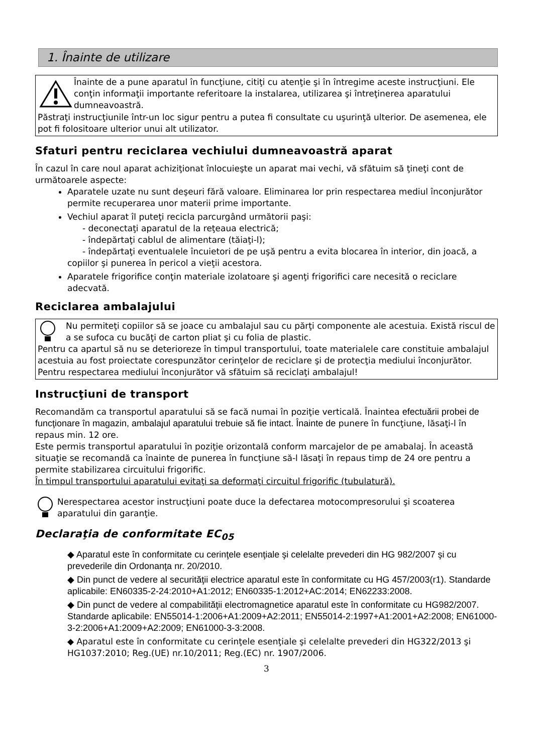1. Înainte de utilizare
Înainte de a pune aparatul în funcţiune, citiţi cu atenţie şi în întregime aceste instrucţiuni. Ele conţin informaţii importante referitoare la instalarea, utilizarea şi întreţinerea aparatului dumneavoastră.
Păstraţi instrucţiunile într-un loc sigur pentru a putea fi consultate cu uşurinţă ulterior. De asemenea, ele pot fi folositoare ulterior unui alt utilizator.
Sfaturi pentru reciclarea vechiului dumneavoastră aparat
În cazul în care noul aparat achiziţionat înlocuieşte un aparat mai vechi, vă sfătuim să ţineţi cont de următoarele aspecte:
Aparatele uzate nu sunt deşeuri fără valoare. Eliminarea lor prin respectarea mediul înconjurător permite recuperarea unor materii prime importante.
Vechiul aparat îl puteţi recicla parcurgând următorii paşi:
- deconectaţi aparatul de la reţeaua electrică;
- îndepărtaţi cablul de alimentare (tăiaţi-l);
- îndepărtaţi eventualele încuietori de pe uşă pentru a evita blocarea în interior, din joacă, a copiilor şi punerea în pericol a vieţii acestora.
Aparatele frigorifice conţin materiale izolatoare şi agenţi frigorifici care necesită o reciclare adecvată.
Reciclarea ambalajului
Nu permiteţi copiilor să se joace cu ambalajul sau cu părţi componente ale acestuia. Există riscul de a se sufoca cu bucăţi de carton pliat şi cu folia de plastic.
Pentru ca apartul să nu se deterioreze în timpul transportului, toate materialele care constituie ambalajul acestuia au fost proiectate corespunzător cerinţelor de reciclare şi de protecţia mediului înconjurător.
Pentru respectarea mediului înconjurător vă sfătuim să reciclaţi ambalajul!
Instrucţiuni de transport
Recomandăm ca transportul aparatului să se facă numai în poziţie verticală. Înaintea efectuării probei de funcţionare în magazin, ambalajul aparatului trebuie să fie intact. Înainte de punere în funcţiune, lăsaţi-l în repaus min. 12 ore.
Este permis transportul aparatului în poziţie orizontală conform marcajelor de pe amabalaj. În această situaţie se recomandă ca înainte de punerea în funcţiune să-l lăsaţi în repaus timp de 24 ore pentru a permite stabilizarea circuitului frigorific.
În timpul transportului aparatului evitaţi sa deformaţi circuitul frigorific (tubulatură).
Nerespectarea acestor instrucţiuni poate duce la defectarea motocompresorului şi scoaterea aparatului din garanţie.
Declaraţia de conformitate EC<sub>05</sub>
◆ Aparatul este în conformitate cu cerinţele esenţiale şi celelalte prevederi din HG 982/2007 şi cu prevederile din Ordonanţa nr. 20/2010.
◆ Din punct de vedere al securităţii electrice aparatul este în conformitate cu HG 457/2003(r1). Standarde aplicabile: EN60335-2-24:2010+A1:2012; EN60335-1:2012+AC:2014; EN62233:2008.
◆ Din punct de vedere al compabilităţii electromagnetice aparatul este în conformitate cu HG982/2007.
Standarde aplicabile: EN55014-1:2006+A1:2009+A2:2011; EN55014-2:1997+A1:2001+A2:2008; EN61000-3-2:2006+A1:2009+A2:2009; EN61000-3-3:2008.
◆ Aparatul este în conformitate cu cerinţele esenţiale şi celelalte prevederi din HG322/2013 şi HG1037:2010; Reg.(UE) nr.10/2011; Reg.(EC) nr. 1907/2006.
3